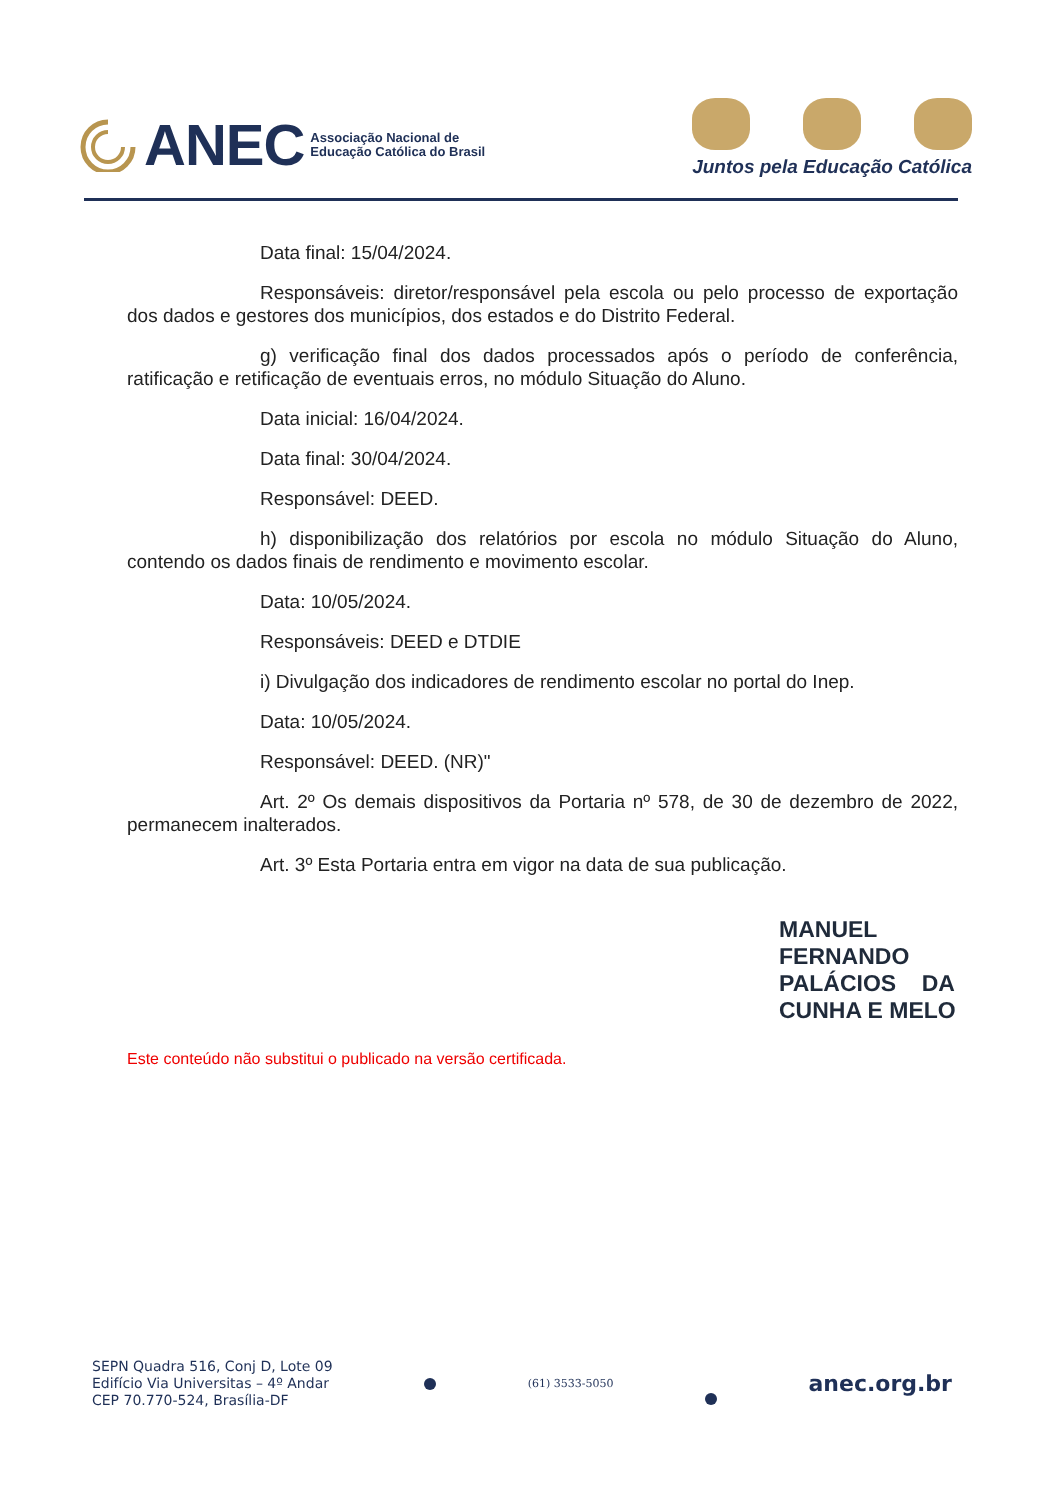ANEC Associação Nacional de
Educação Católica do Brasil
Juntos pela Educação Católica
Data final: 15/04/2024.
Responsáveis: diretor/responsável pela escola ou pelo processo de exportação dos dados e gestores dos municípios, dos estados e do Distrito Federal.
g) verificação final dos dados processados após o período de conferência, ratificação e retificação de eventuais erros, no módulo Situação do Aluno.
Data inicial: 16/04/2024.
Data final: 30/04/2024.
Responsável: DEED.
h) disponibilização dos relatórios por escola no módulo Situação do Aluno, contendo os dados finais de rendimento e movimento escolar.
Data: 10/05/2024.
Responsáveis: DEED e DTDIE
i) Divulgação dos indicadores de rendimento escolar no portal do Inep.
Data: 10/05/2024.
Responsável: DEED. (NR)"
Art. 2º Os demais dispositivos da Portaria nº 578, de 30 de dezembro de 2022, permanecem inalterados.
Art. 3º Esta Portaria entra em vigor na data de sua publicação.
MANUEL
FERNANDO
PALÁCIOS DA
CUNHA E MELO
Este conteúdo não substitui o publicado na versão certificada.
SEPN Quadra 516, Conj D, Lote 09
Edifício Via Universitas – 4º Andar
CEP 70.770-524, Brasília-DF
(61) 3533-5050
anec.org.br